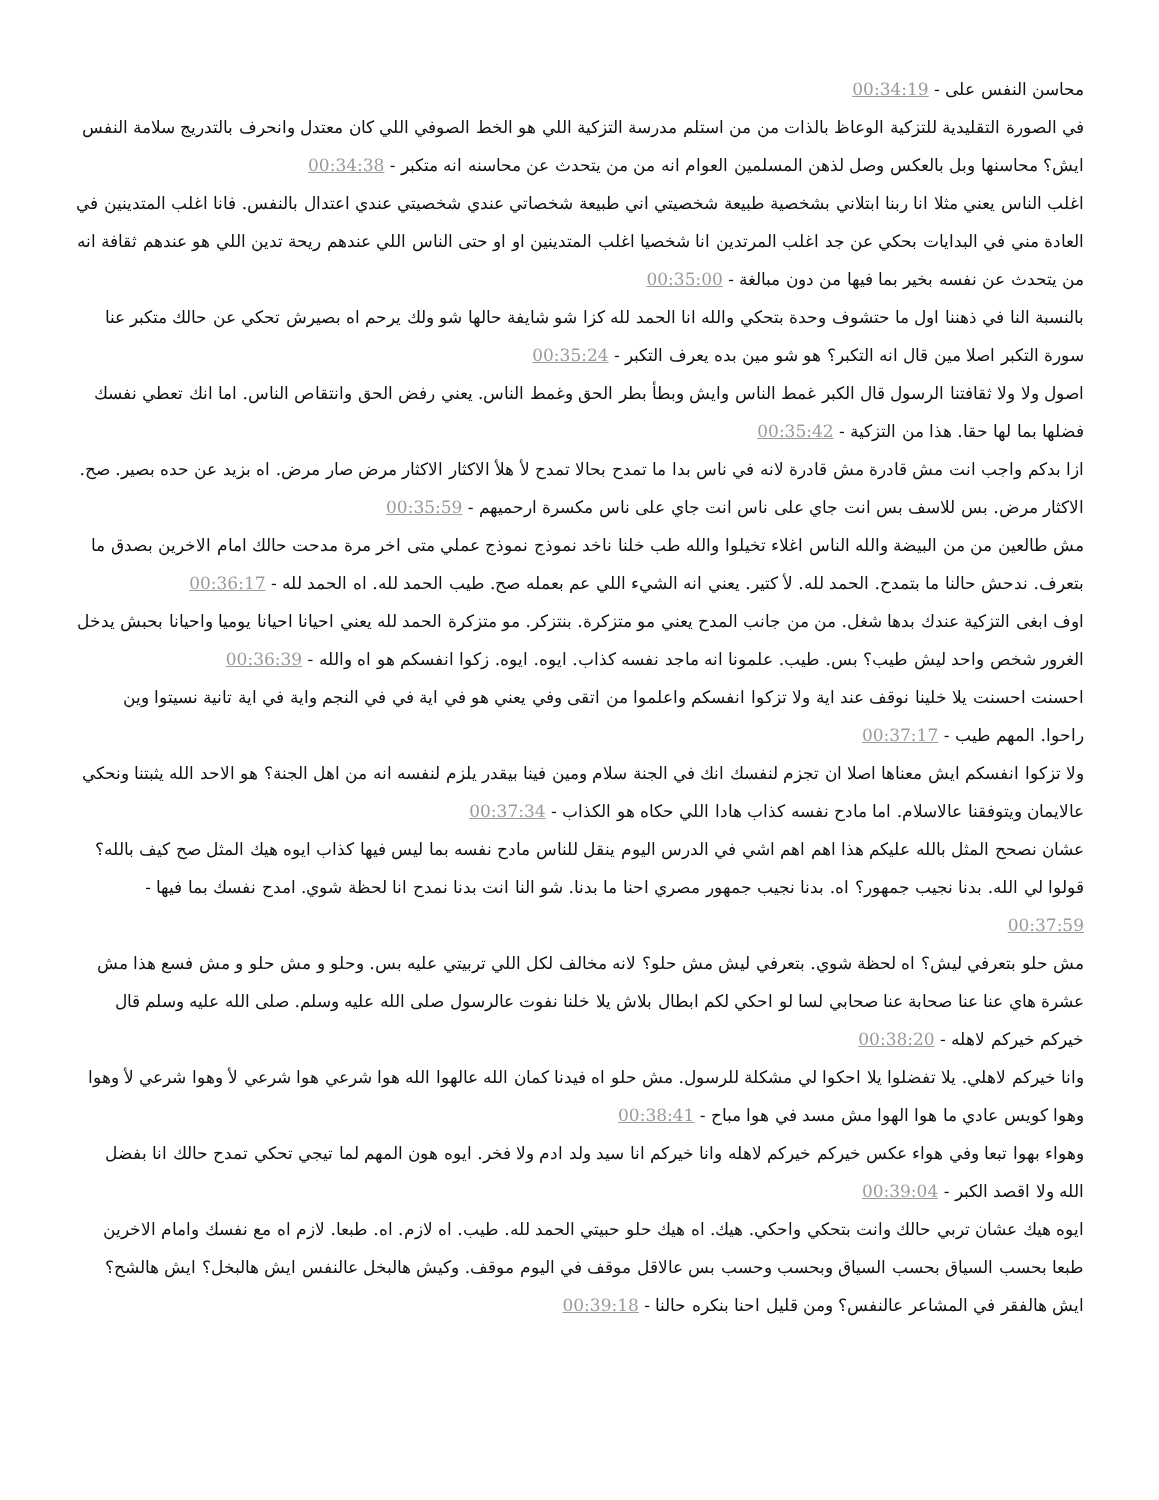محاسن النفس على - 00:34:19
في الصورة التقليدية للتزكية الوعاظ بالذات من من استلم مدرسة التزكية اللي هو الخط الصوفي اللي كان معتدل وانحرف بالتدريج سلامة النفس ايش؟ محاسنها وبل بالعكس وصل لذهن المسلمين العوام انه من من يتحدث عن محاسنه انه متكبر - 00:34:38
اغلب الناس يعني مثلا انا ربنا ابتلاني بشخصية طبيعة شخصيتي اني طبيعة شخصاتي عندي شخصيتي عندي اعتدال بالنفس. فانا اغلب المتدينين في العادة مني في البدايات بحكي عن جد اغلب المرتدين انا شخصيا اغلب المتدينين او او حتى الناس اللي عندهم ريحة تدين اللي هو عندهم ثقافة انه من يتحدث عن نفسه بخير بما فيها من دون مبالغة - 00:35:00
بالنسبة النا في ذهننا اول ما حتشوف وحدة بتحكي والله انا الحمد لله كزا شو شايفة حالها شو ولك يرحم اه بصيرش تحكي عن حالك متكبر عنا سورة التكبر اصلا مين قال انه التكبر؟ هو شو مين بده يعرف التكبر - 00:35:24
اصول ولا ولا ثقافتنا الرسول قال الكبر غمط الناس وايش وبطأ بطر الحق وغمط الناس. يعني رفض الحق وانتقاص الناس. اما انك تعطي نفسك فضلها بما لها حقا. هذا من التزكية - 00:35:42
ازا بدكم واجب انت مش قادرة مش قادرة لانه في ناس بدا ما تمدح بحالا تمدح لأ هلأ الاكثار الاكثار مرض صار مرض. اه بزيد عن حده بصير. صح. الاكثار مرض. بس للاسف بس انت جاي على ناس انت جاي على ناس مكسرة ارحميهم - 00:35:59
مش طالعين من من البيضة والله الناس اغلاء تخيلوا والله طب خلنا ناخد نموذج نموذج عملي متى اخر مرة مدحت حالك امام الاخرين بصدق ما بتعرف. ندحش حالنا ما بتمدح. الحمد لله. لأ كتير. يعني انه الشيء اللي عم بعمله صح. طيب الحمد لله. اه الحمد لله - 00:36:17
اوف ابغى التزكية عندك بدها شغل. من من جانب المدح يعني مو متزكرة. بنتزكر. مو متزكرة الحمد لله يعني احيانا احيانا يوميا واحيانا بحبش يدخل الغرور شخص واحد ليش طيب؟ بس. طيب. علمونا انه ماجد نفسه كذاب. ايوه. ايوه. زكوا انفسكم هو اه والله - 00:36:39
احسنت احسنت يلا خلينا نوقف عند اية ولا تزكوا انفسكم واعلموا من اتقى وفي يعني هو في اية في في النجم واية في اية تانية نسيتوا وين راحوا. المهم طيب - 00:37:17
ولا تزكوا انفسكم ايش معناها اصلا ان تجزم لنفسك انك في الجنة سلام ومين فينا بيقدر يلزم لنفسه انه من اهل الجنة؟ هو الاحد الله يثبتنا ونحكي عالايمان ويتوفقنا عالاسلام. اما مادح نفسه كذاب هادا اللي حكاه هو الكذاب - 00:37:34
عشان نصحح المثل بالله عليكم هذا اهم اهم اشي في الدرس اليوم ينقل للناس مادح نفسه بما ليس فيها كذاب ايوه هيك المثل صح كيف بالله؟ قولوا لي الله. بدنا نجيب جمهور؟ اه. بدنا نجيب جمهور مصري احنا ما بدنا. شو النا انت بدنا نمدح انا لحظة شوي. امدح نفسك بما فيها - 00:37:59
مش حلو بتعرفي ليش؟ اه لحظة شوي. بتعرفي ليش مش حلو؟ لانه مخالف لكل اللي تربيتي عليه بس. وحلو و مش حلو و مش فسع هذا مش عشرة هاي عنا عنا صحابة عنا صحابي لسا لو احكي لكم ابطال بلاش يلا خلنا نفوت عالرسول صلى الله عليه وسلم. صلى الله عليه وسلم قال خيركم خيركم لاهله - 00:38:20
وانا خيركم لاهلي. يلا تفضلوا يلا احكوا لي مشكلة للرسول. مش حلو اه فيدنا كمان الله عالهوا الله هوا شرعي هوا شرعي لأ وهوا شرعي لأ وهوا وهوا كويس عادي ما هوا الهوا مش مسد في هوا مباح - 00:38:41
وهواء بهوا تبعا وفي هواء عكس خيركم خيركم لاهله وانا خيركم انا سيد ولد ادم ولا فخر. ايوه هون المهم لما تيجي تحكي تمدح حالك انا بفضل الله ولا اقصد الكبر - 00:39:04
ايوه هيك عشان تربي حالك وانت بتحكي واحكي. هيك. اه هيك حلو حبيتي الحمد لله. طيب. اه لازم. اه. طبعا. لازم اه مع نفسك وامام الاخرين طبعا بحسب السياق بحسب السياق وبحسب وحسب بس عالاقل موقف في اليوم موقف. وكيش هالبخل عالنفس ايش هالبخل؟ ايش هالشح؟ ايش هالفقر في المشاعر عالنفس؟ ومن قليل احنا بنكره حالنا - 00:39:18